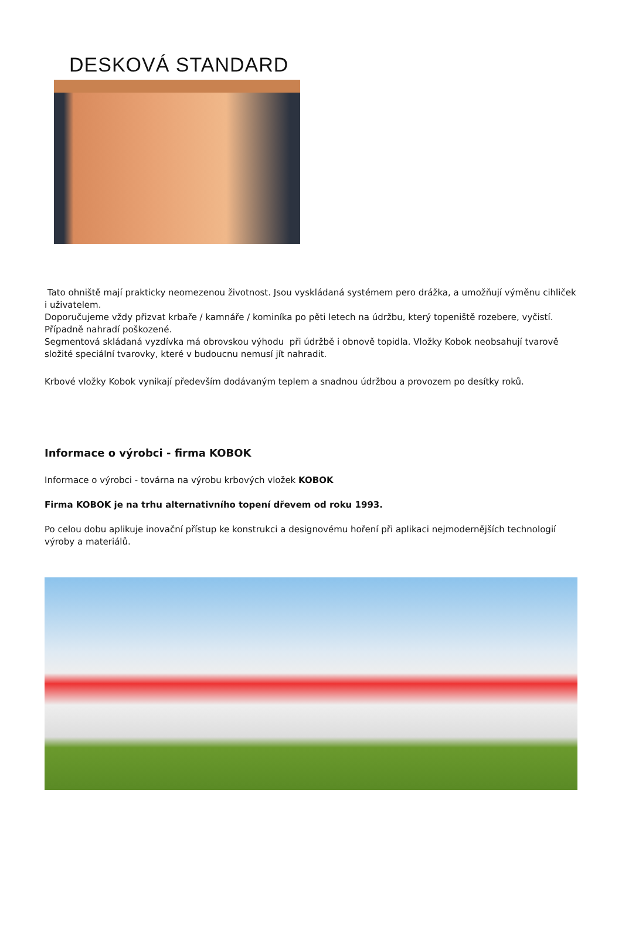DESKOVÁ STANDARD
Tato ohniště mají prakticky neomezenou životnost. Jsou vyskládaná systémem pero drážka, a umožňují výměnu cihliček i uživatelem.
Doporučujeme vždy přizvat krbaře / kamnáře / kominíka po pěti letech na údržbu, který topeniště rozebere, vyčistí. Případně nahradí poškozené.
Segmentová skládaná vyzdívka má obrovskou výhodu při údržbě i obnově topidla. Vložky Kobok neobsahují tvarově složité speciální tvarovky, které v budoucnu nemusí jít nahradit.
Krbové vložky Kobok vynikají především dodávaným teplem a snadnou údržbou a provozem po desítky roků.
Informace o výrobci - firma KOBOK
Informace o výrobci - továrna na výrobu krbových vložek KOBOK
Firma KOBOK je na trhu alternativního topení dřevem od roku 1993.
Po celou dobu aplikuje inovační přístup ke konstrukci a designovému hoření při aplikaci nejmodernějších technologií výroby a materiálů.